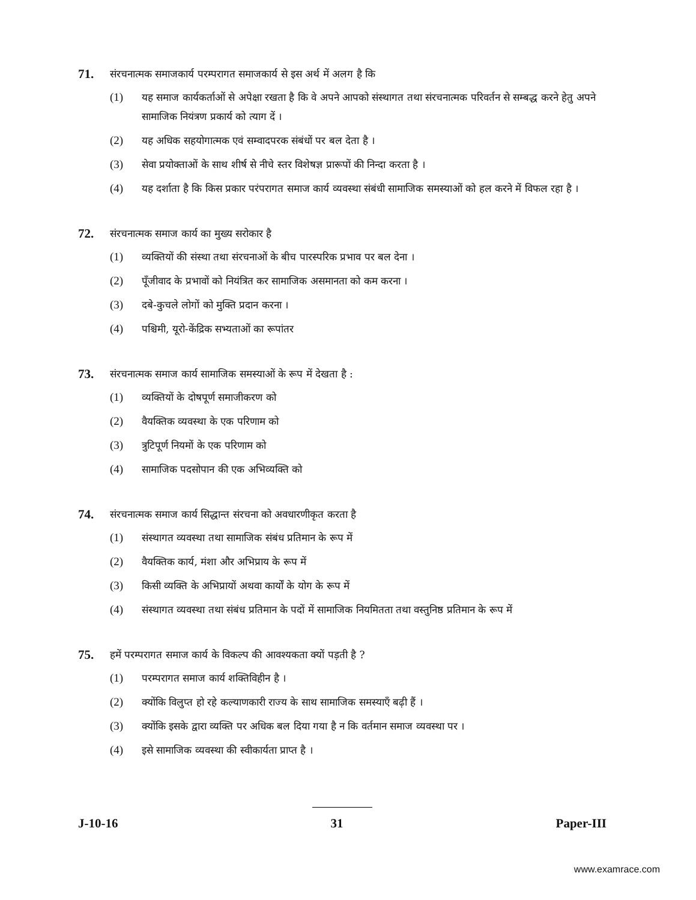71. संरचनात्मक समाजकार्य परम्परागत समाजकार्य से इस अर्थ में अलग है कि
(1) यह समाज कार्यकर्ताओं से अपेक्षा रखता है कि वे अपने आपको संस्थागत तथा संरचनात्मक परिवर्तन से सम्बद्ध करने हेतु अपने सामाजिक नियंत्रण प्रकार्य को त्याग दें ।
(2) यह अधिक सहयोगात्मक एवं सम्वादपरक संबंधों पर बल देता है ।
(3) सेवा प्रयोक्ताओं के साथ शीर्ष से नीचे स्तर विशेषज्ञ प्रारूपों की निन्दा करता है ।
(4) यह दर्शाता है कि किस प्रकार परंपरागत समाज कार्य व्यवस्था संबंधी सामाजिक समस्याओं को हल करने में विफल रहा है ।
72. संरचनात्मक समाज कार्य का मुख्य सरोकार है
(1) व्यक्तियों की संस्था तथा संरचनाओं के बीच पारस्परिक प्रभाव पर बल देना ।
(2) पूँजीवाद के प्रभावों को नियंत्रित कर सामाजिक असमानता को कम करना ।
(3) दबे-कुचले लोगों को मुक्ति प्रदान करना ।
(4) पश्चिमी, यूरो-केंद्रिक सभ्यताओं का रूपांतर
73. संरचनात्मक समाज कार्य सामाजिक समस्याओं के रूप में देखता है :
(1) व्यक्तियों के दोषपूर्ण समाजीकरण को
(2) वैयक्तिक व्यवस्था के एक परिणाम को
(3) त्रुटिपूर्ण नियमों के एक परिणाम को
(4) सामाजिक पदसोपान की एक अभिव्यक्ति को
74. संरचनात्मक समाज कार्य सिद्धान्त संरचना को अवधारणीकृत करता है
(1) संस्थागत व्यवस्था तथा सामाजिक संबंध प्रतिमान के रूप में
(2) वैयक्तिक कार्य, मंशा और अभिप्राय के रूप में
(3) किसी व्यक्ति के अभिप्रायों अथवा कार्यों के योग के रूप में
(4) संस्थागत व्यवस्था तथा संबंध प्रतिमान के पदों में सामाजिक नियमितता तथा वस्तुनिष्ठ प्रतिमान के रूप में
75. हमें परम्परागत समाज कार्य के विकल्प की आवश्यकता क्यों पड़ती है ?
(1) परम्परागत समाज कार्य शक्तिविहीन है ।
(2) क्योंकि विलुप्त हो रहे कल्याणकारी राज्य के साथ सामाजिक समस्याएँ बढ़ी हैं ।
(3) क्योंकि इसके द्वारा व्यक्ति पर अधिक बल दिया गया है न कि वर्तमान समाज व्यवस्था पर ।
(4) इसे सामाजिक व्यवस्था की स्वीकार्यता प्राप्त है ।
J-10-16 31 Paper-III
www.examrace.com